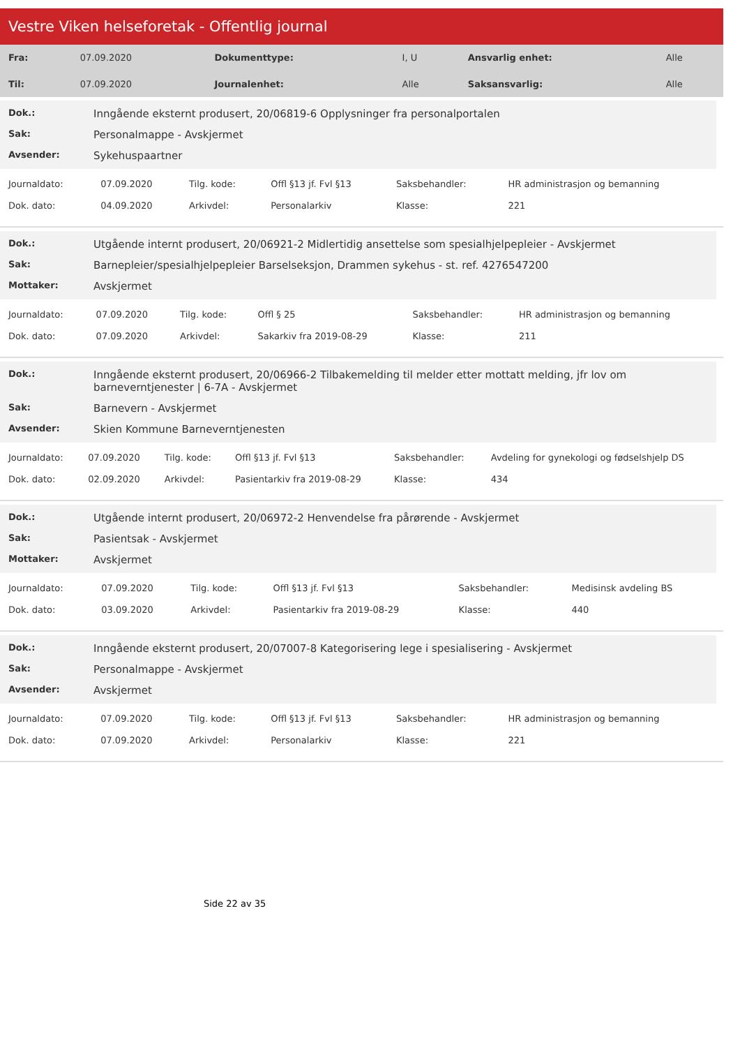Vestre Viken helseforetak - Offentlig journal
| Fra: | 07.09.2020 | Dokumenttype: | I, U | Ansvarlig enhet: | Alle |
| Til: | 07.09.2020 | Journalenhet: | Alle | Saksansvarlig: | Alle |
Dok.: Inngående eksternt produsert, 20/06819-6 Opplysninger fra personalportalen
Sak: Personalmappe - Avskjermet
Avsender: Sykehuspaartner
| Journaldato: | 07.09.2020 | Tilg. kode: | Offl §13 jf. Fvl §13 | Saksbehandler: | HR administrasjon og bemanning |
| Dok. dato: | 04.09.2020 | Arkivdel: | Personalarkiv | Klasse: | 221 |
Dok.: Utgående internt produsert, 20/06921-2 Midlertidig ansettelse som spesialhjelpepleier - Avskjermet
Sak: Barnepleier/spesialhjelpepleier Barselseksjon, Drammen sykehus - st. ref. 4276547200
Mottaker: Avskjermet
| Journaldato: | 07.09.2020 | Tilg. kode: | Offl § 25 | Saksbehandler: | HR administrasjon og bemanning |
| Dok. dato: | 07.09.2020 | Arkivdel: | Sakarkiv fra 2019-08-29 | Klasse: | 211 |
Dok.: Inngående eksternt produsert, 20/06966-2 Tilbakemelding til melder etter mottatt melding, jfr lov om barneverntjenester | 6-7A - Avskjermet
Sak: Barnevern - Avskjermet
Avsender: Skien Kommune Barneverntjenesten
| Journaldato: | 07.09.2020 | Tilg. kode: | Offl §13 jf. Fvl §13 | Saksbehandler: | Avdeling for gynekologi og fødselshjelp DS |
| Dok. dato: | 02.09.2020 | Arkivdel: | Pasientarkiv fra 2019-08-29 | Klasse: | 434 |
Dok.: Utgående internt produsert, 20/06972-2 Henvendelse fra pårørende - Avskjermet
Sak: Pasientsak - Avskjermet
Mottaker: Avskjermet
| Journaldato: | 07.09.2020 | Tilg. kode: | Offl §13 jf. Fvl §13 | Saksbehandler: | Medisinsk avdeling BS |
| Dok. dato: | 03.09.2020 | Arkivdel: | Pasientarkiv fra 2019-08-29 | Klasse: | 440 |
Dok.: Inngående eksternt produsert, 20/07007-8 Kategorisering lege i spesialisering - Avskjermet
Sak: Personalmappe - Avskjermet
Avsender: Avskjermet
| Journaldato: | 07.09.2020 | Tilg. kode: | Offl §13 jf. Fvl §13 | Saksbehandler: | HR administrasjon og bemanning |
| Dok. dato: | 07.09.2020 | Arkivdel: | Personalarkiv | Klasse: | 221 |
Side 22 av 35